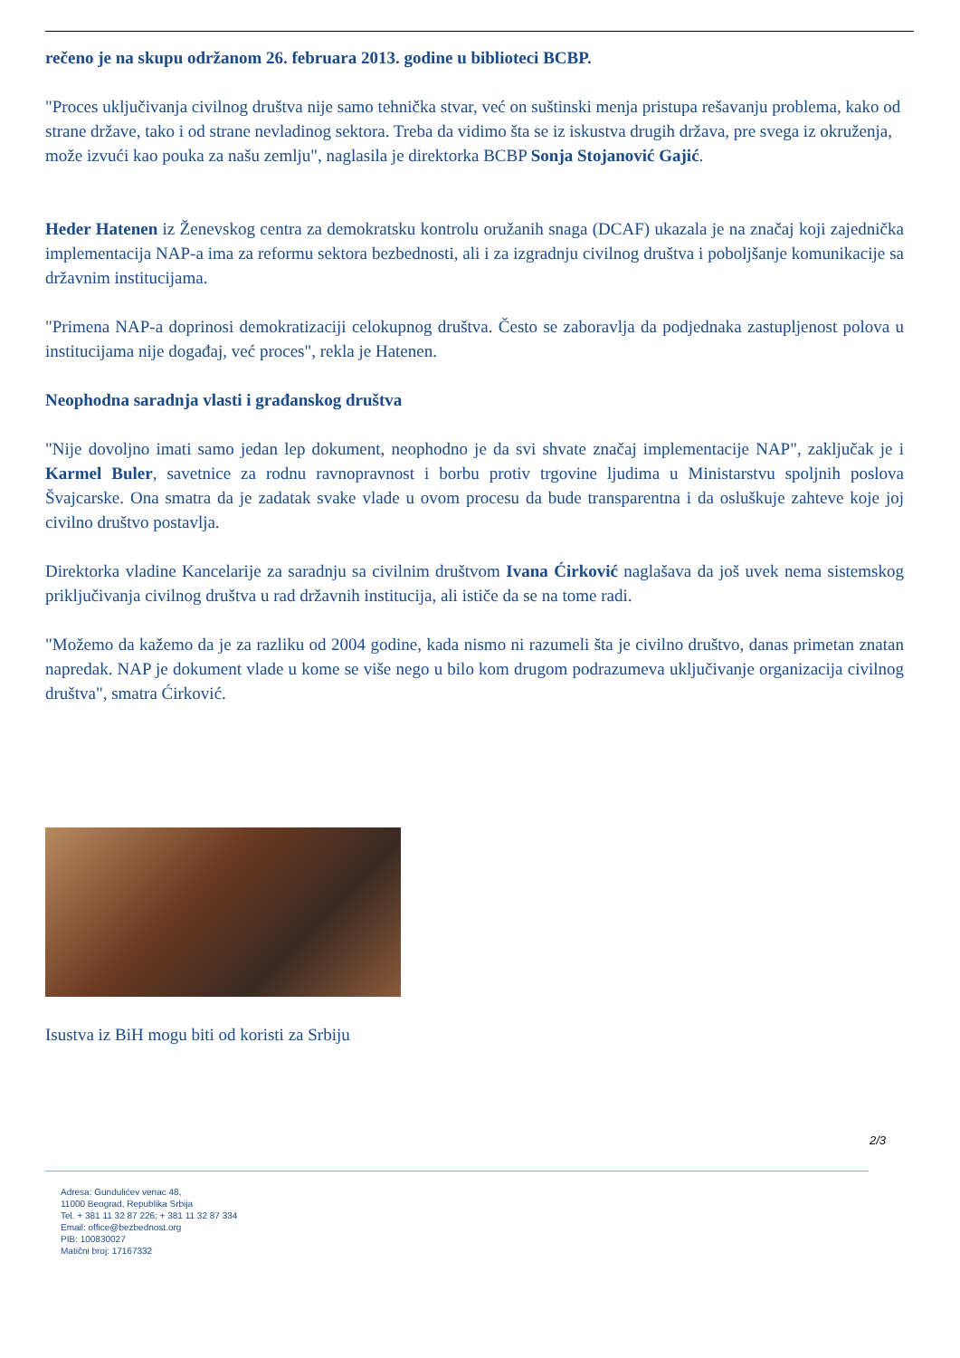rečeno je na skupu održanom 26. februara 2013. godine u biblioteci BCBP.
"Proces uključivanja civilnog društva nije samo tehnička stvar, već on suštinski menja pristupa rešavanju problema, kako od strane države, tako i od strane nevladinog sektora. Treba da vidimo šta se iz iskustva drugih država, pre svega iz okruženja, može izvući kao pouka za našu zemlju", naglasila je direktorka BCBP Sonja Stojanović Gajić.
Heder Hatenen iz Ženevskog centra za demokratsku kontrolu oružanih snaga (DCAF) ukazala je na značaj koji zajednička implementacija NAP-a ima za reformu sektora bezbednosti, ali i za izgradnju civilnog društva i poboljšanje komunikacije sa državnim institucijama.
"Primena NAP-a doprinosi demokratizaciji celokupnog društva. Često se zaboravlja da podjednaka zastupljenost polova u institucijama nije događaj, već proces", rekla je Hatenen.
Neophodna saradnja vlasti i građanskog društva
"Nije dovoljno imati samo jedan lep dokument, neophodno je da svi shvate značaj implementacije NAP", zaključak je i Karmel Buler, savetnice za rodnu ravnopravnost i borbu protiv trgovine ljudima u Ministarstvu spoljnih poslova Švajcarske. Ona smatra da je zadatak svake vlade u ovom procesu da bude transparentna i da osluškuje zahteve koje joj civilno društvo postavlja.
Direktorka vladine Kancelarije za saradnju sa civilnim društvom Ivana Ćirković naglašava da još uvek nema sistemskog priključivanja civilnog društva u rad državnih institucija, ali ističe da se na tome radi.
"Možemo da kažemo da je za razliku od 2004 godine, kada nismo ni razumeli šta je civilno društvo, danas primetan znatan napredak. NAP je dokument vlade u kome se više nego u bilo kom drugom podrazumeva uključivanje organizacija civilnog društva", smatra Ćirković.
Isustva iz BiH mogu biti od koristi za Srbiju
2/3
Adresa: Gundulićev venac 48,
11000 Beograd, Republika Srbija
Tel. + 381 11 32 87 226; + 381 11 32 87 334
Email: office@bezbednost.org
PIB: 100830027
Matični broj: 17167332